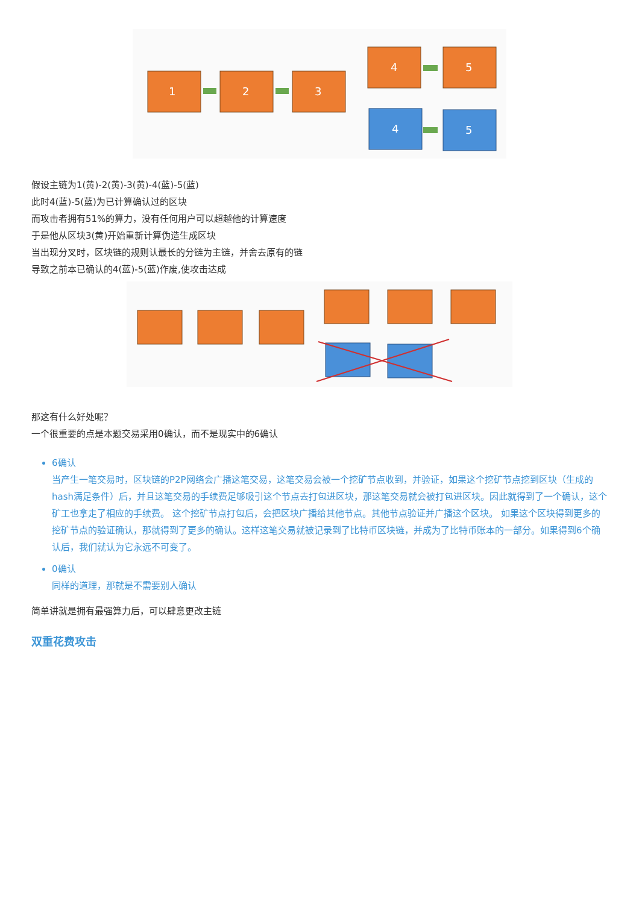1
2
3
4
5
4
5
假设主链为1(黄)-2(黄)-3(黄)-4(蓝)-5(蓝)
此时4(蓝)-5(蓝)为已计算确认过的区块
而攻击者拥有51%的算力，没有任何用户可以超越他的计算速度
于是他从区块3(黄)开始重新计算伪造生成区块
当出现分叉时，区块链的规则认最长的分链为主链，并舍去原有的链
导致之前本已确认的4(蓝)-5(蓝)作废,使攻击达成
那这有什么好处呢？
一个很重要的点是本题交易采用0确认，而不是现实中的6确认
6确认
当产生一笔交易时，区块链的P2P网络会广播这笔交易，这笔交易会被一个挖矿节点收到，并验证，如果这个挖矿节点挖到区块（生成的hash满足条件）后，并且这笔交易的手续费足够吸引这个节点去打包进区块，那这笔交易就会被打包进区块。因此就得到了一个确认，这个矿工也拿走了相应的手续费。 这个挖矿节点打包后，会把区块广播给其他节点。其他节点验证并广播这个区块。 如果这个区块得到更多的挖矿节点的验证确认，那就得到了更多的确认。这样这笔交易就被记录到了比特币区块链，并成为了比特币账本的一部分。如果得到6个确认后，我们就认为它永远不可变了。
0确认
同样的道理，那就是不需要别人确认
简单讲就是拥有最强算力后，可以肆意更改主链
双重花费攻击